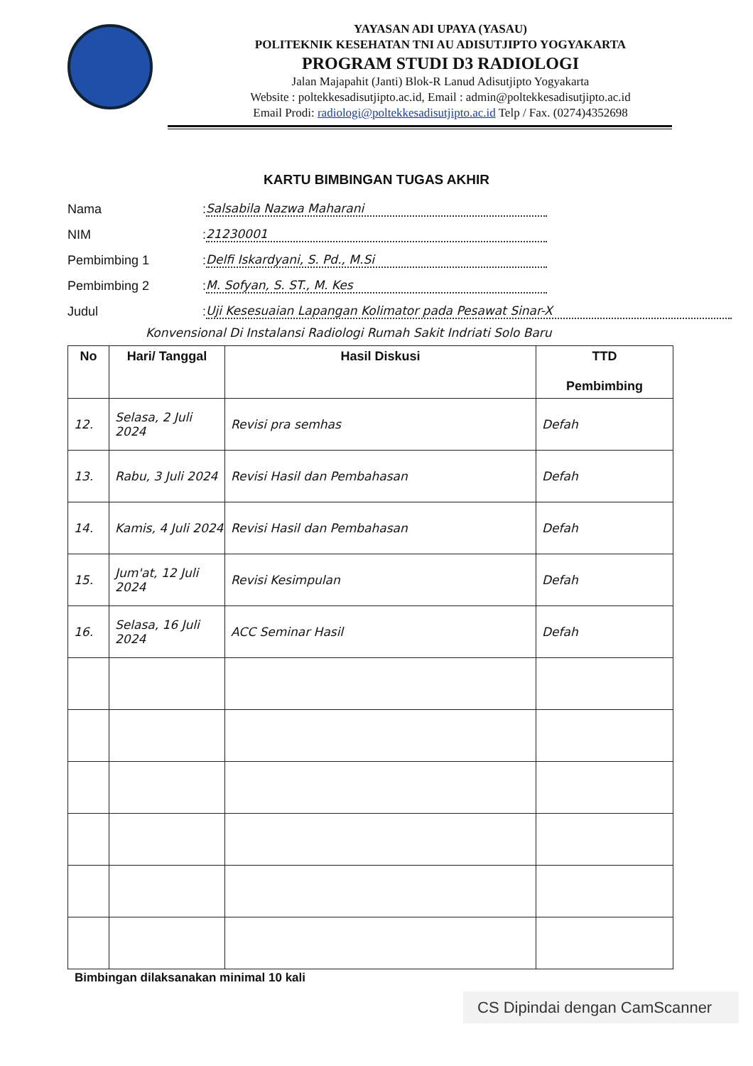YAYASAN ADI UPAYA (YASAU)
POLITEKNIK KESEHATAN TNI AU ADISUTJIPTO YOGYAKARTA
PROGRAM STUDI D3 RADIOLOGI
Jalan Majapahit (Janti) Blok-R Lanud Adisutjipto Yogyakarta
Website : poltekkesadisutjipto.ac.id, Email : admin@poltekkesadisutjipto.ac.id
Email Prodi: radiologi@poltekkesadisutjipto.ac.id Telp / Fax. (0274)4352698
KARTU BIMBINGAN TUGAS AKHIR
Nama: Salsabila Nazwa Maharani
NIM: 21230001
Pembimbing 1: Delfi Iskardyani, S. Pd., M.Si
Pembimbing 2: M. Sofyan, S. ST., M. Kes
Judul: Uji Kesesuaian Lapangan Kolimator pada Pesawat Sinar-X
Konvensional Di Instalansi Radiologi Rumah Sakit Indriati Solo Baru
| No | Hari/ Tanggal | Hasil Diskusi | TTD Pembimbing |
| --- | --- | --- | --- |
| 12. | Selasa, 2 Juli 2024 | Revisi pra semhas | Defah |
| 13. | Rabu, 3 Juli 2024 | Revisi Hasil dan Pembahasan | Defah |
| 14. | Kamis, 4 Juli 2024 | Revisi Hasil dan Pembahasan | Defah |
| 15. | Jum'at, 12 Juli 2024 | Revisi Kesimpulan | Defah |
| 16. | Selasa, 16 Juli 2024 | ACC Seminar Hasil | Defah |
Bimbingan dilaksanakan minimal 10 kali
CS Dipindai dengan CamScanner